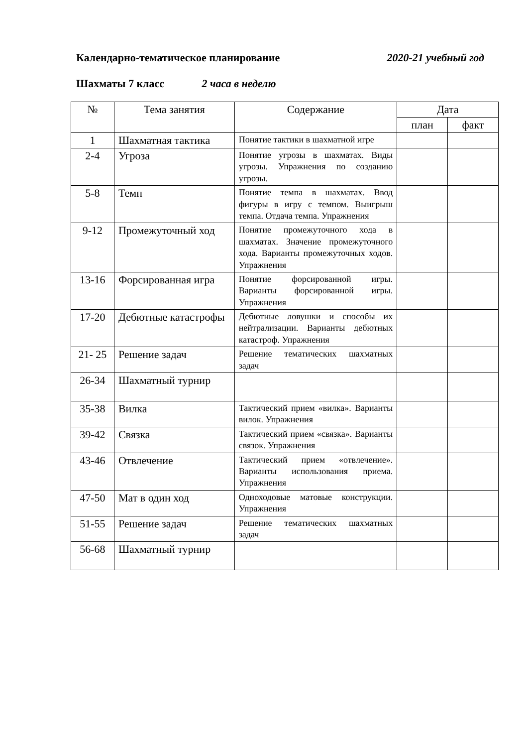Календарно-тематическое планирование 2020-21 учебный год
Шахматы 7 класс 2 часа в неделю
| № | Тема занятия | Содержание | Дата | |
| --- | --- | --- | --- | --- |
| | | | план | факт |
| 1 | Шахматная тактика | Понятие тактики в шахматной игре | | |
| 2-4 | Угроза | Понятие угрозы в шахматах. Виды угрозы. Упражнения по созданию угрозы. | | |
| 5-8 | Темп | Понятие темпа в шахматах. Ввод фигуры в игру с темпом. Выигрыш темпа. Отдача темпа. Упражнения | | |
| 9-12 | Промежуточный ход | Понятие промежуточного хода в шахматах. Значение промежуточного хода. Варианты промежуточных ходов. Упражнения | | |
| 13-16 | Форсированная игра | Понятие форсированной игры. Варианты форсированной игры. Упражнения | | |
| 17-20 | Дебютные катастрофы | Дебютные ловушки и способы их нейтрализации. Варианты дебютных катастроф. Упражнения | | |
| 21- 25 | Решение задач | Решение тематических шахматных задач | | |
| 26-34 | Шахматный турнир | | | |
| 35-38 | Вилка | Тактический прием «вилка». Варианты вилок. Упражнения | | |
| 39-42 | Связка | Тактический прием «связка». Варианты связок. Упражнения | | |
| 43-46 | Отвлечение | Тактический прием «отвлечение». Варианты использования приема. Упражнения | | |
| 47-50 | Мат в один ход | Одноходовые матовые конструкции. Упражнения | | |
| 51-55 | Решение задач | Решение тематических шахматных задач | | |
| 56-68 | Шахматный турнир | | | |